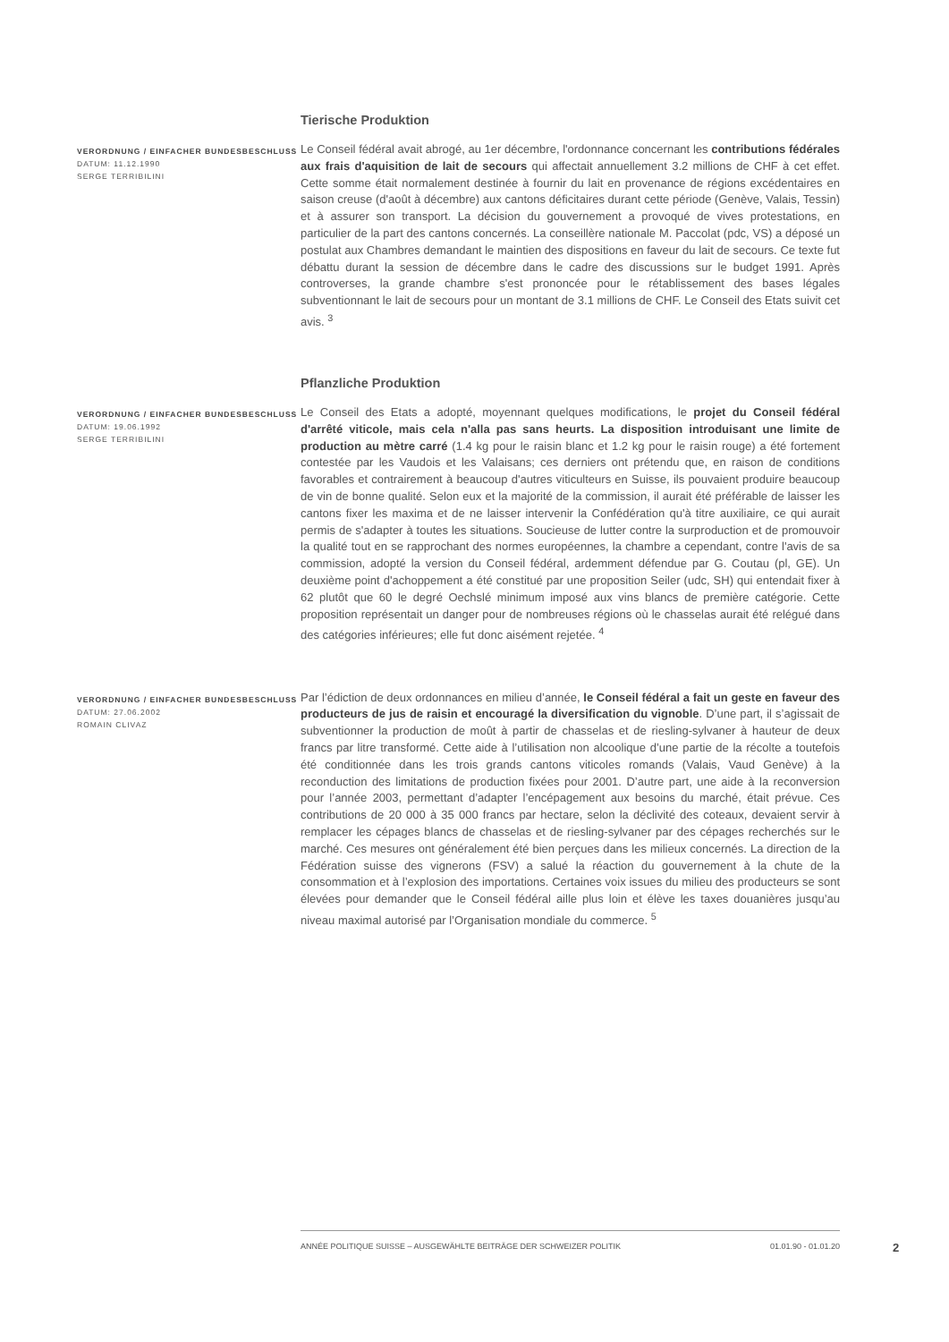Tierische Produktion
VERORDNUNG / EINFACHER BUNDESBESCHLUSS
DATUM: 11.12.1990
SERGE TERRIBILINI
Le Conseil fédéral avait abrogé, au 1er décembre, l'ordonnance concernant les contributions fédérales aux frais d'aquisition de lait de secours qui affectait annuellement 3.2 millions de CHF à cet effet. Cette somme était normalement destinée à fournir du lait en provenance de régions excédentaires en saison creuse (d'août à décembre) aux cantons déficitaires durant cette période (Genève, Valais, Tessin) et à assurer son transport. La décision du gouvernement a provoqué de vives protestations, en particulier de la part des cantons concernés. La conseillère nationale M. Paccolat (pdc, VS) a déposé un postulat aux Chambres demandant le maintien des dispositions en faveur du lait de secours. Ce texte fut débattu durant la session de décembre dans le cadre des discussions sur le budget 1991. Après controverses, la grande chambre s'est prononcée pour le rétablissement des bases légales subventionnant le lait de secours pour un montant de 3.1 millions de CHF. Le Conseil des Etats suivit cet avis. <sup>3</sup>
Pflanzliche Produktion
VERORDNUNG / EINFACHER BUNDESBESCHLUSS
DATUM: 19.06.1992
SERGE TERRIBILINI
Le Conseil des Etats a adopté, moyennant quelques modifications, le projet du Conseil fédéral d'arrêté viticole, mais cela n'alla pas sans heurts. La disposition introduisant une limite de production au mètre carré (1.4 kg pour le raisin blanc et 1.2 kg pour le raisin rouge) a été fortement contestée par les Vaudois et les Valaisans; ces derniers ont prétendu que, en raison de conditions favorables et contrairement à beaucoup d'autres viticulteurs en Suisse, ils pouvaient produire beaucoup de vin de bonne qualité. Selon eux et la majorité de la commission, il aurait été préférable de laisser les cantons fixer les maxima et de ne laisser intervenir la Confédération qu'à titre auxiliaire, ce qui aurait permis de s'adapter à toutes les situations. Soucieuse de lutter contre la surproduction et de promouvoir la qualité tout en se rapprochant des normes européennes, la chambre a cependant, contre l'avis de sa commission, adopté la version du Conseil fédéral, ardemment défendue par G. Coutau (pl, GE). Un deuxième point d'achoppement a été constitué par une proposition Seiler (udc, SH) qui entendait fixer à 62 plutôt que 60 le degré Oechslé minimum imposé aux vins blancs de première catégorie. Cette proposition représentait un danger pour de nombreuses régions où le chasselas aurait été relégué dans des catégories inférieures; elle fut donc aisément rejetée. <sup>4</sup>
VERORDNUNG / EINFACHER BUNDESBESCHLUSS
DATUM: 27.06.2002
ROMAIN CLIVAZ
Par l’édiction de deux ordonnances en milieu d’année, le Conseil fédéral a fait un geste en faveur des producteurs de jus de raisin et encouragé la diversification du vignoble. D’une part, il s’agissait de subventionner la production de moût à partir de chasselas et de riesling-sylvaner à hauteur de deux francs par litre transformé. Cette aide à l’utilisation non alcoolique d’une partie de la récolte a toutefois été conditionnée dans les trois grands cantons viticoles romands (Valais, Vaud Genève) à la reconduction des limitations de production fixées pour 2001. D’autre part, une aide à la reconversion pour l’année 2003, permettant d’adapter l’encépagement aux besoins du marché, était prévue. Ces contributions de 20 000 à 35 000 francs par hectare, selon la déclivité des coteaux, devaient servir à remplacer les cépages blancs de chasselas et de riesling-sylvaner par des cépages recherchés sur le marché. Ces mesures ont généralement été bien perçues dans les milieux concernés. La direction de la Fédération suisse des vignerons (FSV) a salué la réaction du gouvernement à la chute de la consommation et à l’explosion des importations. Certaines voix issues du milieu des producteurs se sont élevées pour demander que le Conseil fédéral aille plus loin et élève les taxes douanières jusqu’au niveau maximal autorisé par l’Organisation mondiale du commerce. <sup>5</sup>
ANNÉE POLITIQUE SUISSE – AUSGEWÄHLTE BEITRÄGE DER SCHWEIZER POLITIK 01.01.90 - 01.01.20
2